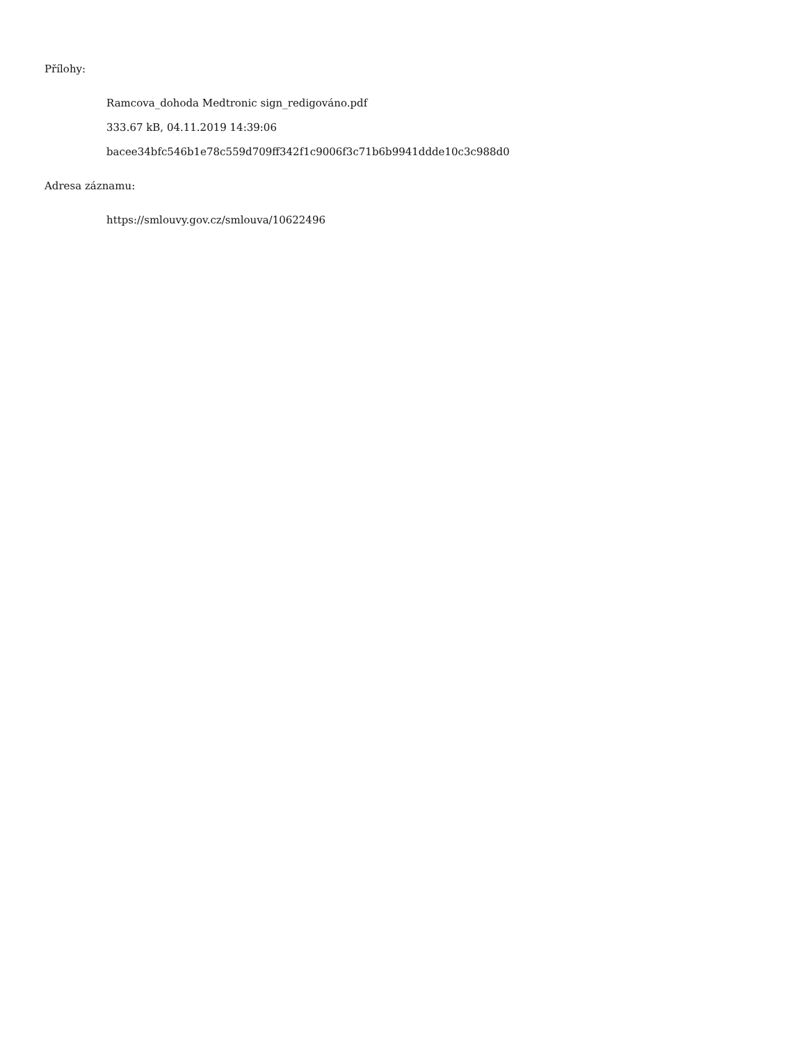Přílohy:
Ramcova_dohoda Medtronic sign_redigováno.pdf
333.67 kB, 04.11.2019 14:39:06
bacee34bfc546b1e78c559d709ff342f1c9006f3c71b6b9941ddde10c3c988d0
Adresa záznamu:
https://smlouvy.gov.cz/smlouva/10622496